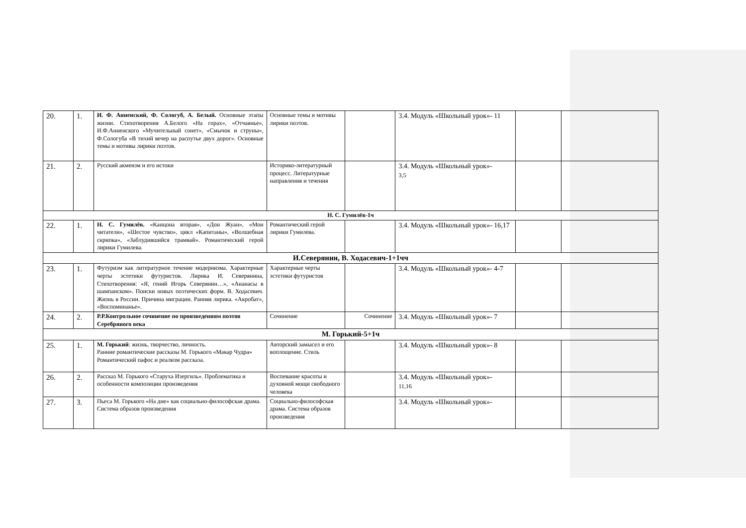| 20. | 1. | И. Ф. Анненский, Ф. Сологуб, А. Белый. Основные этапы жизни. Стихотворения А.Белого «На горах», «Отчаянье», И.Ф.Анненского «Мучительный сонет», «Смычок и струны», Ф.Сологуба «В тихий вечер на распутье двух дорог». Основные темы и мотивы лирики поэтов. | Основные темы и мотивы лирики поэтов. | | 3.4. Модуль «Школьный урок»- 11 | | |
| 21. | 2. | Русский акмеизм и его истоки | Историко-литературный процесс. Литературные направления и течения | | 3.4. Модуль «Школьный урок»- 3,5 | | |
| Н. С. Гумилёв-1ч | | | | | | | |
| 22. | 1. | Н. С. Гумилёв. «Канцона вторая», «Дон Жуан», «Мои читатели», «Шестое чувство», цикл «Капитаны», «Волшебная скрипка», «Заблудившийся трамвай». Романтический герой лирики Гумилева. | Романтический герой лирики Гумилева. | | 3.4. Модуль «Школьный урок»- 16,17 | | |
| И.Северянин, В. Ходасевич-1+1чч | | | | | | | |
| 23. | 1. | Футуризм как литературное течение модернизма. Характерные черты эстетики футуристов. Лирика И. Северянина, Стихотворения: «Я, гений Игорь Северянин…», «Ананасы в шампанском». Поиски новых поэтических форм. В. Ходасевич. Жизнь в России. Причина миграции. Ранняя лирика. «Акробат», «Воспоминанье». | Характерные черты эстетики футуристов | | 3.4. Модуль «Школьный урок»- 4-7 | | |
| 24. | 2. | Р.Р.Контрольное сочинение по произведениям поэтов Серебряного века | Сочинение | Сочинение | 3.4. Модуль «Школьный урок»- 7 | | |
| М. Горький-5+1ч | | | | | | | |
| 25. | 1. | М. Горький : жизнь, творчество, личность. Ранние романтические рассказы М. Горького «Макар Чудра» Романтический пафос и реализм рассказа. | Авторский замысел и его воплощение. Стиль | | 3.4. Модуль «Школьный урок»- 8 | | |
| 26. | 2. | Рассказ М. Горького «Старуха Изергиль». Проблематика и особенности композиции произведения | Воспевание красоты и духовной мощи свободного человека | | 3.4. Модуль «Школьный урок»- 11,16 | | |
| 27. | 3. | Пьеса М. Горького «На дне» как социально-философская драма. Система образов произведения | Социально-философская драма. Система образов произведения | | 3.4. Модуль «Школьный урок»- | | |